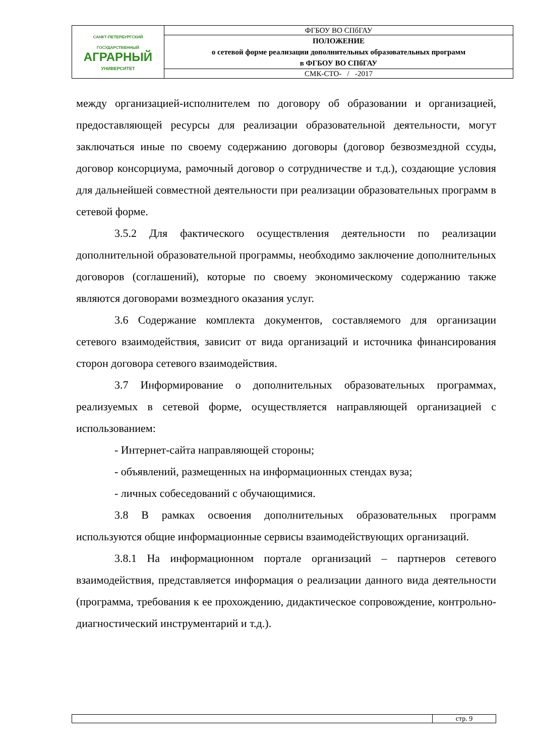| САНКТ-ПЕТЕРБУРГСКИЙ ГОСУДАРСТВЕННЫЙ АГРАРНЫЙ УНИВЕРСИТЕТ | ФГБОУ ВО СПбГАУ |
| | ПОЛОЖЕНИЕ о сетевой форме реализации дополнительных образовательных программ в ФГБОУ ВО СПбГАУ |
| | СМК-СТО- / -2017 |
между организацией-исполнителем по договору об образовании и организацией, предоставляющей ресурсы для реализации образовательной деятельности, могут заключаться иные по своему содержанию договоры (договор безвозмездной ссуды, договор консорциума, рамочный договор о сотрудничестве и т.д.), создающие условия для дальнейшей совместной деятельности при реализации образовательных программ в сетевой форме.
3.5.2 Для фактического осуществления деятельности по реализации дополнительной образовательной программы, необходимо заключение дополнительных договоров (соглашений), которые по своему экономическому содержанию также являются договорами возмездного оказания услуг.
3.6 Содержание комплекта документов, составляемого для организации сетевого взаимодействия, зависит от вида организаций и источника финансирования сторон договора сетевого взаимодействия.
3.7 Информирование о дополнительных образовательных программах, реализуемых в сетевой форме, осуществляется направляющей организацией с использованием:
- Интернет-сайта направляющей стороны;
- объявлений, размещенных на информационных стендах вуза;
- личных собеседований с обучающимися.
3.8 В рамках освоения дополнительных образовательных программ используются общие информационные сервисы взаимодействующих организаций.
3.8.1 На информационном портале организаций – партнеров сетевого взаимодействия, представляется информация о реализации данного вида деятельности (программа, требования к ее прохождению, дидактическое сопровождение, контрольно-диагностический инструментарий и т.д.).
| | стр. 9 |